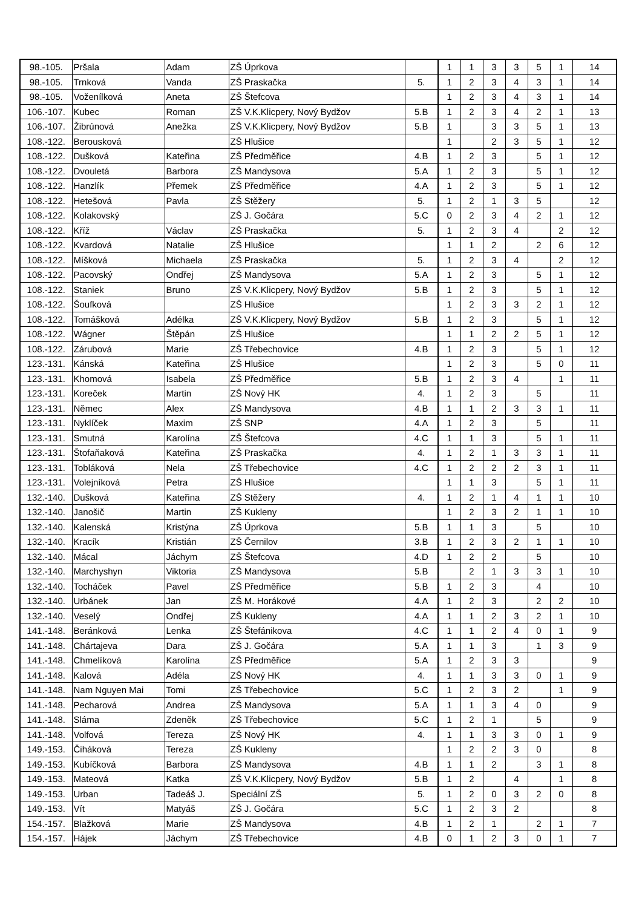| 98.-105. | Pršala | Adam | ZŠ Úprkova | | 1 | 1 | 3 | 3 | 5 | 1 | 14 |
| 98.-105. | Trnková | Vanda | ZŠ Praskačka | 5. | 1 | 2 | 3 | 4 | 3 | 1 | 14 |
| 98.-105. | Voženílková | Aneta | ZŠ Štefcova | | 1 | 2 | 3 | 4 | 3 | 1 | 14 |
| 106.-107. | Kubec | Roman | ZŠ V.K.Klicpery, Nový Bydžov | 5.B | 1 | 2 | 3 | 4 | 2 | 1 | 13 |
| 106.-107. | Žibrúnová | Anežka | ZŠ V.K.Klicpery, Nový Bydžov | 5.B | 1 | | 3 | 3 | 5 | 1 | 13 |
| 108.-122. | Berousková | | ZŠ Hlušice | | 1 | | 2 | 3 | 5 | 1 | 12 |
| 108.-122. | Dušková | Kateřina | ZŠ Předměřice | 4.B | 1 | 2 | 3 | | 5 | 1 | 12 |
| 108.-122. | Dvouletá | Barbora | ZŠ Mandysova | 5.A | 1 | 2 | 3 | | 5 | 1 | 12 |
| 108.-122. | Hanzlík | Přemek | ZŠ Předměřice | 4.A | 1 | 2 | 3 | | 5 | 1 | 12 |
| 108.-122. | Hetešová | Pavla | ZŠ Stěžery | 5. | 1 | 2 | 1 | 3 | 5 | | 12 |
| 108.-122. | Kolakovský | | ZŠ J. Gočára | 5.C | 0 | 2 | 3 | 4 | 2 | 1 | 12 |
| 108.-122. | Kříž | Václav | ZŠ Praskačka | 5. | 1 | 2 | 3 | 4 | | 2 | 12 |
| 108.-122. | Kvardová | Natalie | ZŠ Hlušice | | 1 | 1 | 2 | | 2 | 6 | 12 |
| 108.-122. | Míšková | Michaela | ZŠ Praskačka | 5. | 1 | 2 | 3 | 4 | | 2 | 12 |
| 108.-122. | Pacovský | Ondřej | ZŠ Mandysova | 5.A | 1 | 2 | 3 | | 5 | 1 | 12 |
| 108.-122. | Staniek | Bruno | ZŠ V.K.Klicpery, Nový Bydžov | 5.B | 1 | 2 | 3 | | 5 | 1 | 12 |
| 108.-122. | Šoufková | | ZŠ Hlušice | | 1 | 2 | 3 | 3 | 2 | 1 | 12 |
| 108.-122. | Tomášková | Adélka | ZŠ V.K.Klicpery, Nový Bydžov | 5.B | 1 | 2 | 3 | | 5 | 1 | 12 |
| 108.-122. | Wágner | Štěpán | ZŠ Hlušice | | 1 | 1 | 2 | 2 | 5 | 1 | 12 |
| 108.-122. | Zárubová | Marie | ZŠ Třebechovice | 4.B | 1 | 2 | 3 | | 5 | 1 | 12 |
| 123.-131. | Kánská | Kateřina | ZŠ Hlušice | | 1 | 2 | 3 | | 5 | 0 | 11 |
| 123.-131. | Khomová | Isabela | ZŠ Předměřice | 5.B | 1 | 2 | 3 | 4 | | 1 | 11 |
| 123.-131. | Koreček | Martin | ZŠ Nový HK | 4. | 1 | 2 | 3 | | 5 | | 11 |
| 123.-131. | Němec | Alex | ZŠ Mandysova | 4.B | 1 | 1 | 2 | 3 | 3 | 1 | 11 |
| 123.-131. | Nyklíček | Maxim | ZŠ SNP | 4.A | 1 | 2 | 3 | | 5 | | 11 |
| 123.-131. | Smutná | Karolína | ZŠ Štefcova | 4.C | 1 | 1 | 3 | | 5 | 1 | 11 |
| 123.-131. | Štofaňaková | Kateřina | ZŠ Praskačka | 4. | 1 | 2 | 1 | 3 | 3 | 1 | 11 |
| 123.-131. | Tobláková | Nela | ZŠ Třebechovice | 4.C | 1 | 2 | 2 | 2 | 3 | 1 | 11 |
| 123.-131. | Volejníková | Petra | ZŠ Hlušice | | 1 | 1 | 3 | | 5 | 1 | 11 |
| 132.-140. | Dušková | Kateřina | ZŠ Stěžery | 4. | 1 | 2 | 1 | 4 | 1 | 1 | 10 |
| 132.-140. | Janošič | Martin | ZŠ Kukleny | | 1 | 2 | 3 | 2 | 1 | 1 | 10 |
| 132.-140. | Kalenská | Kristýna | ZŠ Úprkova | 5.B | 1 | 1 | 3 | | 5 | | 10 |
| 132.-140. | Kracík | Kristián | ZŠ Černilov | 3.B | 1 | 2 | 3 | 2 | 1 | 1 | 10 |
| 132.-140. | Mácal | Jáchym | ZŠ Štefcova | 4.D | 1 | 2 | 2 | | 5 | | 10 |
| 132.-140. | Marchyshyn | Viktoria | ZŠ Mandysova | 5.B | | 2 | 1 | 3 | 3 | 1 | 10 |
| 132.-140. | Tocháček | Pavel | ZŠ Předměřice | 5.B | 1 | 2 | 3 | | 4 | | 10 |
| 132.-140. | Urbánek | Jan | ZŠ M. Horákové | 4.A | 1 | 2 | 3 | | 2 | 2 | 10 |
| 132.-140. | Veselý | Ondřej | ZŠ Kukleny | 4.A | 1 | 1 | 2 | 3 | 2 | 1 | 10 |
| 141.-148. | Beránková | Lenka | ZŠ Štefánikova | 4.C | 1 | 1 | 2 | 4 | 0 | 1 | 9 |
| 141.-148. | Chártajeva | Dara | ZŠ J. Gočára | 5.A | 1 | 1 | 3 | | 1 | 3 | 9 |
| 141.-148. | Chmelíková | Karolína | ZŠ Předměřice | 5.A | 1 | 2 | 3 | 3 | | | 9 |
| 141.-148. | Kalová | Adéla | ZŠ Nový HK | 4. | 1 | 1 | 3 | 3 | 0 | 1 | 9 |
| 141.-148. | Nam Nguyen Mai | Tomi | ZŠ Třebechovice | 5.C | 1 | 2 | 3 | 2 | | 1 | 9 |
| 141.-148. | Pecharová | Andrea | ZŠ Mandysova | 5.A | 1 | 1 | 3 | 4 | 0 | | 9 |
| 141.-148. | Sláma | Zdeněk | ZŠ Třebechovice | 5.C | 1 | 2 | 1 | | 5 | | 9 |
| 141.-148. | Volfová | Tereza | ZŠ Nový HK | 4. | 1 | 1 | 3 | 3 | 0 | 1 | 9 |
| 149.-153. | Čiháková | Tereza | ZŠ Kukleny | | 1 | 2 | 2 | 3 | 0 | | 8 |
| 149.-153. | Kubíčková | Barbora | ZŠ Mandysova | 4.B | 1 | 1 | 2 | | 3 | 1 | 8 |
| 149.-153. | Mateová | Katka | ZŠ V.K.Klicpery, Nový Bydžov | 5.B | 1 | 2 | | 4 | | 1 | 8 |
| 149.-153. | Urban | Tadeáš J. | Speciální ZŠ | 5. | 1 | 2 | 0 | 3 | 2 | 0 | 8 |
| 149.-153. | Vít | Matyáš | ZŠ J. Gočára | 5.C | 1 | 2 | 3 | 2 | | | 8 |
| 154.-157. | Blažková | Marie | ZŠ Mandysova | 4.B | 1 | 2 | 1 | | 2 | 1 | 7 |
| 154.-157. | Hájek | Jáchym | ZŠ Třebechovice | 4.B | 0 | 1 | 2 | 3 | 0 | 1 | 7 |